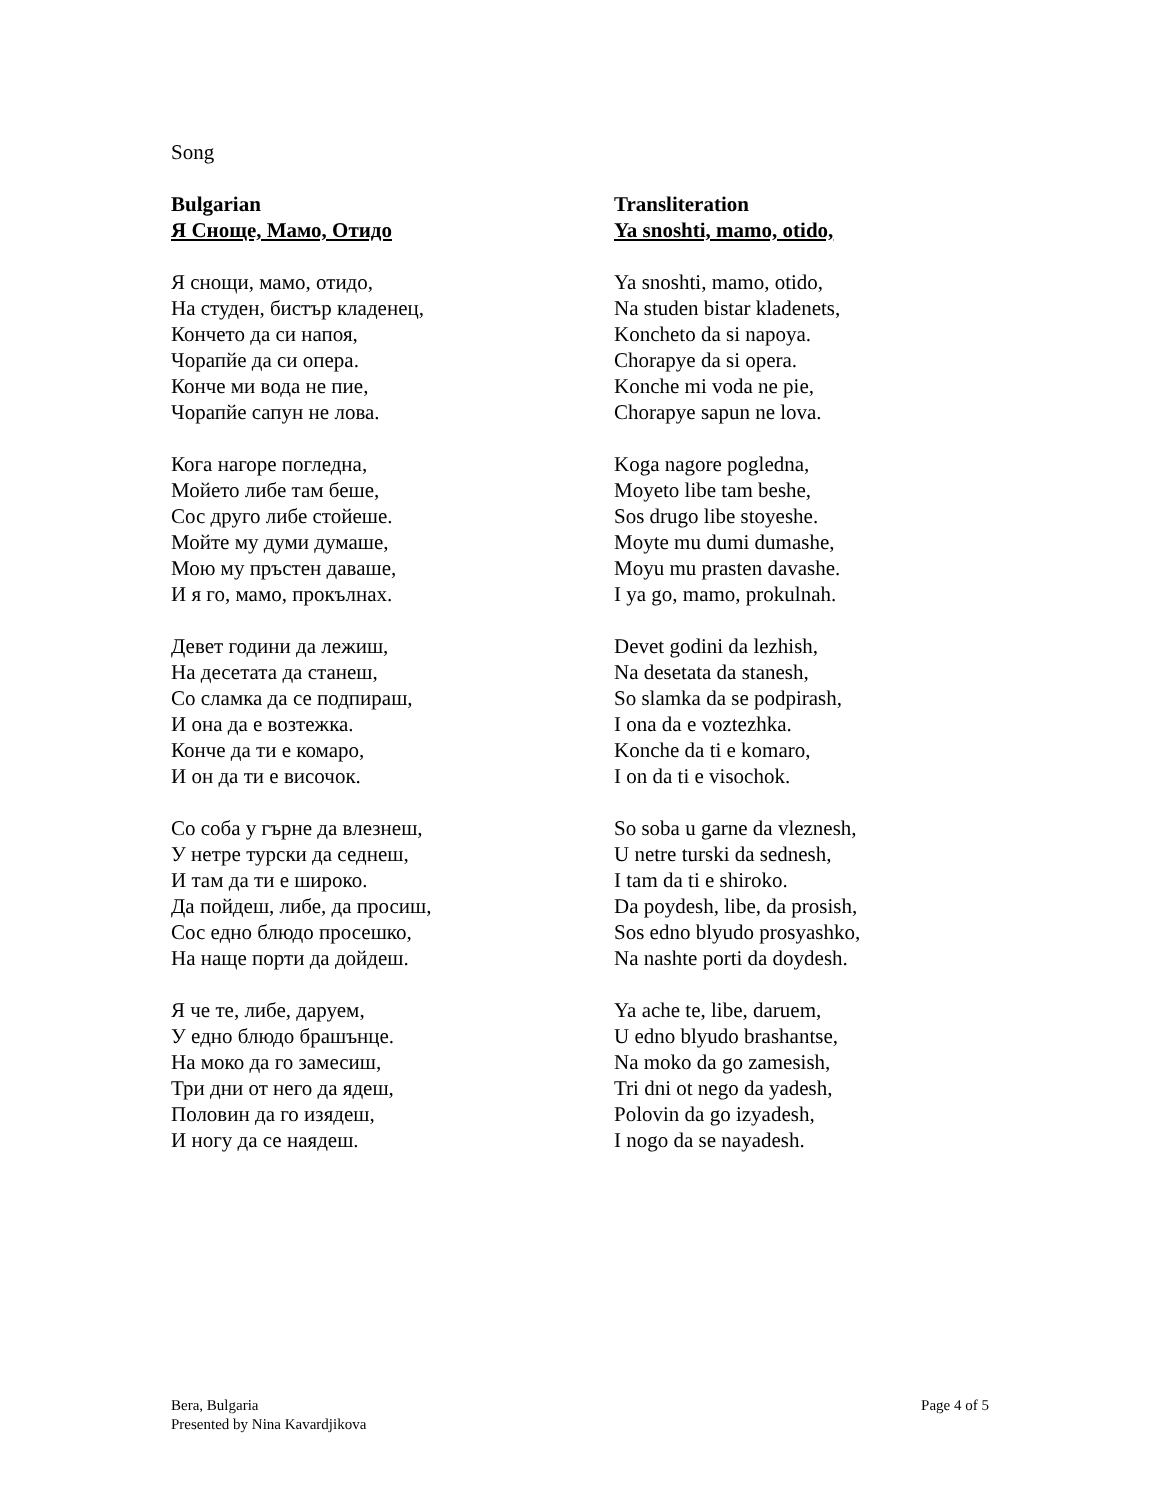Song
Bulgarian
Я Сноще, Мамо, Отидо
Я снощи, мамо, отидо,
На студен, бистър кладенец,
Кончето да си напоя,
Чорапйе да си опера.
Конче ми вода не пие,
Чорапйе сапун не лова.
Кога нагоре погледна,
Мойето либе там беше,
Сос друго либе стойеше.
Мойте му думи думаше,
Мою му пръстен даваше,
И я го, мамо, прокълнах.
Девет години да лежиш,
На десетата да станеш,
Со сламка да се подпираш,
И она да е возтежка.
Конче да ти е комаро,
И он да ти е височок.
Со соба у гърне да влезнеш,
У нетре турски да седнеш,
И там да ти е широко.
Да пойдеш, либе, да просиш,
Сос едно блюдо просешко,
На наще порти да дойдеш.
Я че те, либе, даруем,
У едно блюдо брашънце.
На моко да го замесиш,
Три дни от него да ядеш,
Половин да го изядеш,
И ногу да се наядеш.
Transliteration
Ya snoshti, mamo, otido,
Ya snoshti, mamo, otido,
Na studen bistar kladenets,
Koncheto da si napoya.
Chorapye da si opera.
Konche mi voda ne pie,
Chorapye sapun ne lova.
Koga nagore pogledna,
Moyeto libe tam beshe,
Sos drugo libe stoyeshe.
Moyte mu dumi dumashe,
Moyu mu prasten davashe.
I ya go, mamo, prokulnah.
Devet godini da lezhish,
Na desetata da stanesh,
So slamka da se podpirash,
I ona da e voztezhka.
Konche da ti e komaro,
I on da ti e visochok.
So soba u garne da vleznesh,
U netre turski da sednesh,
I tam da ti e shiroko.
Da poydesh, libe, da prosish,
Sos edno blyudo prosyashko,
Na nashte porti da doydesh.
Ya ache te, libe, daruem,
U edno blyudo brashantse,
Na moko da go zamesish,
Tri dni ot nego da yadesh,
Polovin da go izyadesh,
I nogo da se nayadesh.
Bera, Bulgaria
Presented by Nina Kavardjikova
Page 4 of 5